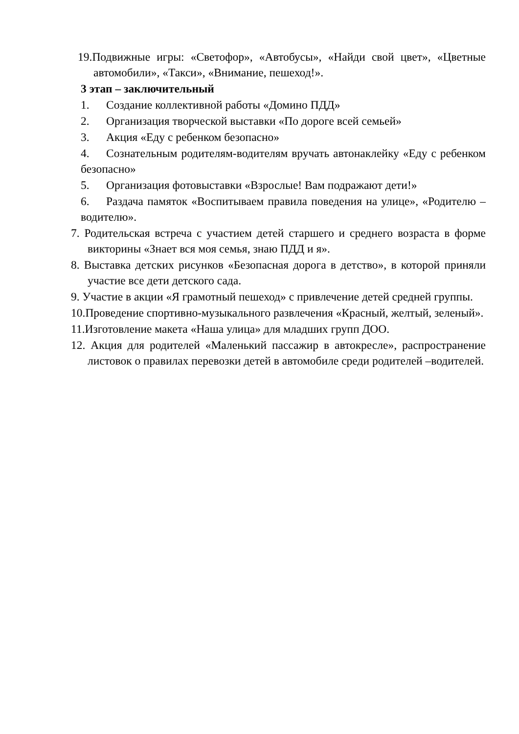19.Подвижные игры: «Светофор», «Автобусы», «Найди свой цвет», «Цветные автомобили», «Такси», «Внимание, пешеход!».
3 этап – заключительный
1. Создание коллективной работы «Домино ПДД»
2. Организация творческой выставки «По дороге всей семьей»
3. Акция «Еду с ребенком безопасно»
4. Сознательным родителям-водителям вручать автонаклейку «Еду с ребенком безопасно»
5. Организация фотовыставки «Взрослые! Вам подражают дети!»
6. Раздача памяток «Воспитываем правила поведения на улице», «Родителю – водителю».
7. Родительская встреча с участием детей старшего и среднего возраста в форме викторины «Знает вся моя семья, знаю ПДД и я».
8. Выставка детских рисунков «Безопасная дорога в детство», в которой приняли участие все дети детского сада.
9. Участие в акции «Я грамотный пешеход» с привлечение детей средней группы.
10.Проведение спортивно-музыкального развлечения «Красный, желтый, зеленый».
11.Изготовление макета «Наша улица» для младших групп ДОО.
12. Акция для родителей «Маленький пассажир в автокресле», распространение листовок о правилах перевозки детей в автомобиле среди родителей –водителей.